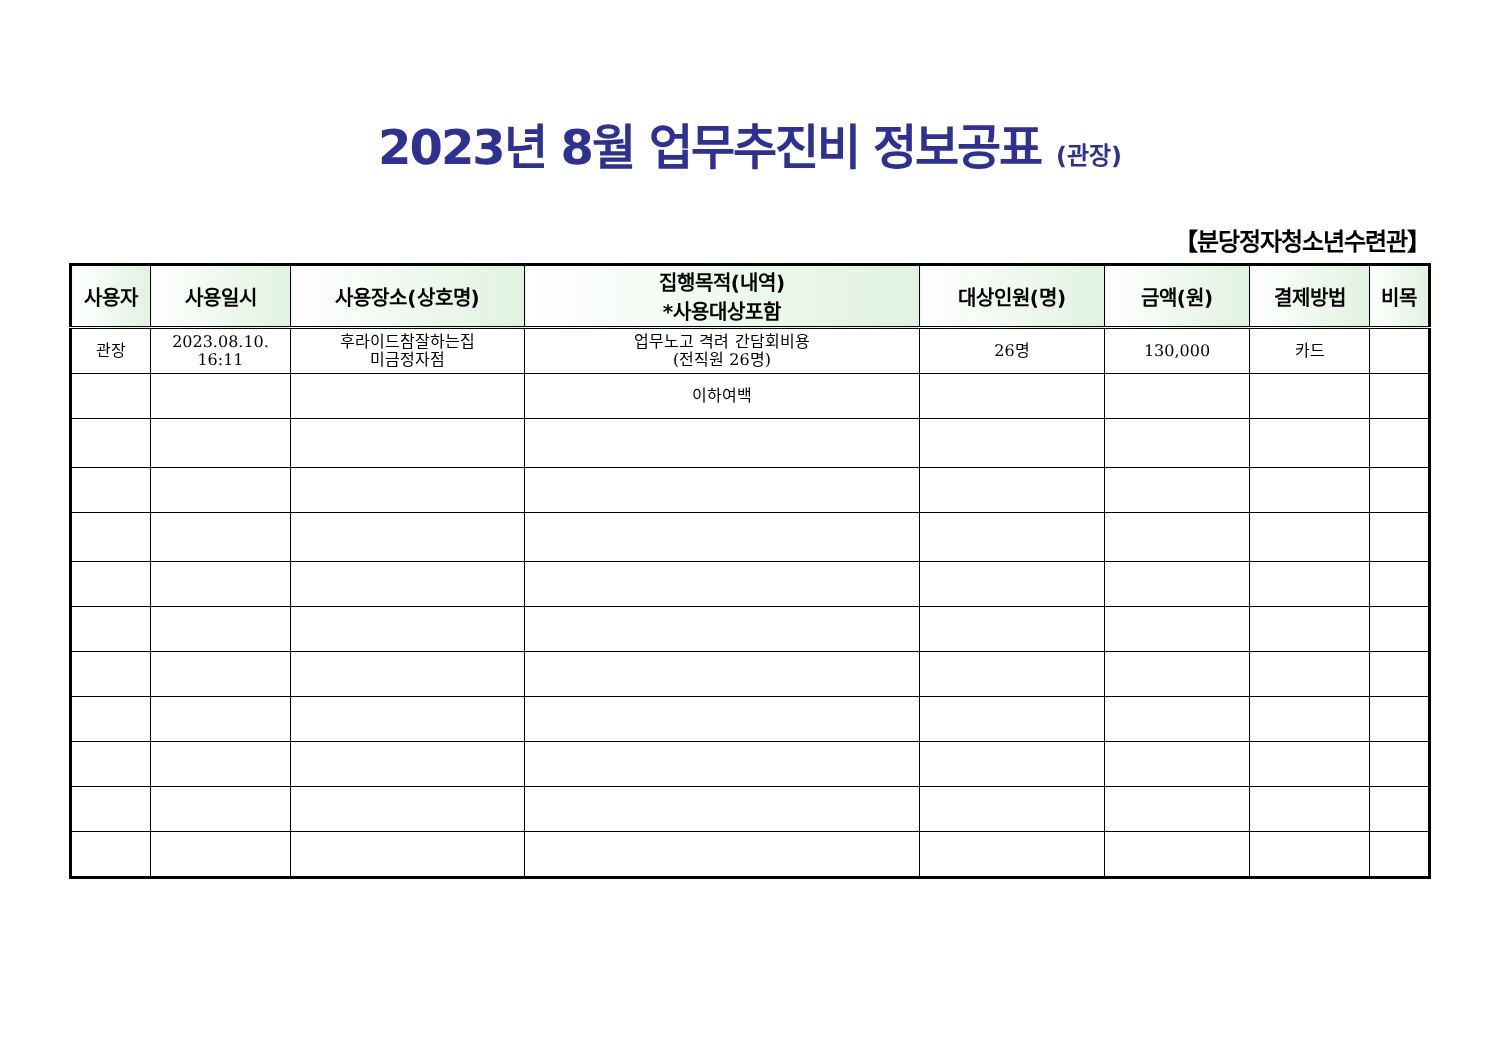2023년 8월 업무추진비 정보공표 (관장)
【분당정자청소년수련관】
| 사용자 | 사용일시 | 사용장소(상호명) | 집행목적(내역) *사용대상포함 | 대상인원(명) | 금액(원) | 결제방법 | 비목 |
| --- | --- | --- | --- | --- | --- | --- | --- |
| 관장 | 2023.08.10. 16:11 | 후라이드참잘하는집 미금정자점 | 업무노고 격려 간담회비용 (전직원 26명) | 26명 | 130,000 | 카드 | |
| | | | 이하여백 | | | | |